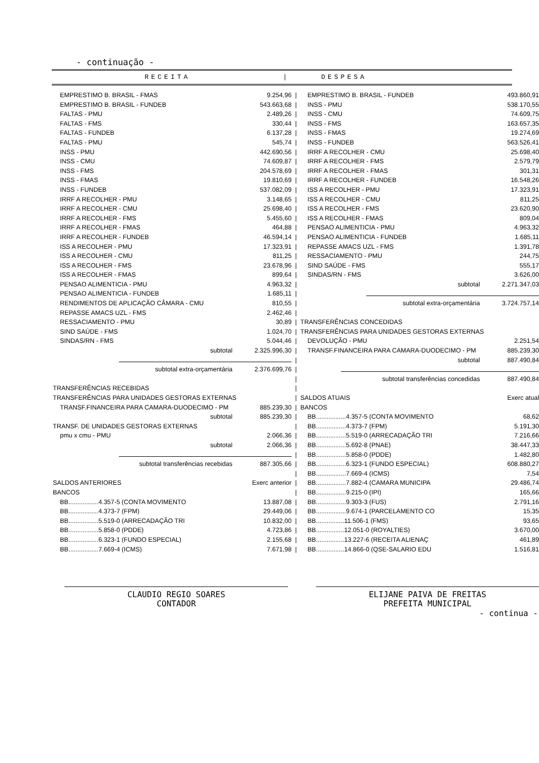- continuação -
RECEITA | DESPESA
| EMPRESTIMO B. BRASIL - FMAS | 9.254,96 | / | EMPRESTIMO B. BRASIL - FUNDEB | 493.860,91 |
| EMPRESTIMO B. BRASIL - FUNDEB | 543.663,68 | / | INSS - PMU | 538.170,55 |
| FALTAS - PMU | 2.489,26 | / | INSS - CMU | 74.609,75 |
| FALTAS - FMS | 330,44 | / | INSS - FMS | 163.657,35 |
| FALTAS - FUNDEB | 6.137,28 | / | INSS - FMAS | 19.274,69 |
| FALTAS - PMU | 545,74 | / | INSS - FUNDEB | 563.526,41 |
| INSS - PMU | 442.690,56 | / | IRRF A RECOLHER - CMU | 25.698,40 |
| INSS - CMU | 74.609,87 | / | IRRF A RECOLHER - FMS | 2.579,79 |
| INSS - FMS | 204.578,69 | / | IRRF A RECOLHER - FMAS | 301,31 |
| INSS - FMAS | 19.810,69 | / | IRRF A RECOLHER - FUNDEB | 16.548,26 |
| INSS - FUNDEB | 537.082,09 | / | ISS A RECOLHER - PMU | 17.323,91 |
| IRRF A RECOLHER - PMU | 3.148,65 | / | ISS A RECOLHER - CMU | 811,25 |
| IRRF A RECOLHER - CMU | 25.698,40 | / | ISS A RECOLHER - FMS | 23.620,90 |
| IRRF A RECOLHER - FMS | 5.455,60 | / | ISS A RECOLHER - FMAS | 809,04 |
| IRRF A RECOLHER - FMAS | 464,88 | / | PENSAO ALIMENTICIA - PMU | 4.963,32 |
| IRRF A RECOLHER - FUNDEB | 46.594,14 | / | PENSAO ALIMENTICIA - FUNDEB | 1.685,11 |
| ISS A RECOLHER - PMU | 17.323,91 | / | REPASSE AMACS UZL - FMS | 1.391,78 |
| ISS A RECOLHER - CMU | 811,25 | / | RESSACIAMENTO - PMU | 244,75 |
| ISS A RECOLHER - FMS | 23.678,96 | / | SIND SAÚDE - FMS | 555,17 |
| ISS A RECOLHER - FMAS | 899,64 | / | SINDAS/RN - FMS | 3.626,00 |
| PENSAO ALIMENTICIA - PMU | 4.963,32 | / | subtotal | 2.271.347,03 |
| PENSAO ALIMENTICIA - FUNDEB | 1.685,11 | / | | |
| RENDIMENTOS DE APLICAÇÃO CÂMARA - CMU | 810,55 | / | subtotal extra-orçamentária | 3.724.757,14 |
| REPASSE AMACS UZL - FMS | 2.462,46 | / | | |
| RESSACIAMENTO - PMU | 30,89 | / | TRANSFERÊNCIAS CONCEDIDAS | |
| SIND SAÚDE - FMS | 1.024,70 | / | TRANSFERÊNCIAS PARA UNIDADES GESTORAS EXTERNAS | |
| SINDAS/RN - FMS | 5.044,46 | / | DEVOLUÇÃO - PMU | 2.251,54 |
| subtotal | 2.325.996,30 | / | TRANSF.FINANCEIRA PARA CAMARA-DUODECIMO - PM | 885.239,30 |
| | | / | subtotal | 887.490,84 |
| subtotal extra-orçamentária | 2.376.699,76 | / | | |
| | | / | subtotal transferências concedidas | 887.490,84 |
| TRANSFERÊNCIAS RECEBIDAS | | / | | |
| TRANSFERÊNCIAS PARA UNIDADES GESTORAS EXTERNAS | | / | SALDOS ATUAIS | Exerc atual |
| TRANSF.FINANCEIRA PARA CAMARA-DUODECIMO - PM | 885.239,30 | / | BANCOS | |
| subtotal | 885.239,30 | / | BB.................4.357-5 (CONTA MOVIMENTO | 68,62 |
| TRANSF. DE UNIDADES GESTORAS EXTERNAS | | / | BB.................4.373-7 (FPM) | 5.191,30 |
| pmu x cmu - PMU | 2.066,36 | / | BB.................5.519-0 (ARRECADAÇÃO TRI | 7.216,66 |
| subtotal | 2.066,36 | / | BB.................5.692-8 (PNAE) | 38.447,33 |
| | | / | BB.................5.858-0 (PDDE) | 1.482,80 |
| subtotal transferências recebidas | 887.305,66 | / | BB.................6.323-1 (FUNDO ESPECIAL) | 608.880,27 |
| | | / | BB.................7.669-4 (ICMS) | 7,54 |
| SALDOS ANTERIORES | Exerc anterior | / | BB.................7.882-4 (CAMARA MUNICIPA | 29.486,74 |
| BANCOS | | / | BB.................9.215-0 (IPI) | 165,66 |
| BB.................4.357-5 (CONTA MOVIMENTO | 13.887,08 | / | BB.................9.303-3 (FUS) | 2.791,16 |
| BB.................4.373-7 (FPM) | 29.449,06 | / | BB.................9.674-1 (PARCELAMENTO CO | 15,35 |
| BB.................5.519-0 (ARRECADAÇÃO TRI | 10.832,00 | / | BB................11.506-1 (FMS) | 93,65 |
| BB.................5.858-0 (PDDE) | 4.723,86 | / | BB................12.051-0 (ROYALTIES) | 3.670,00 |
| BB.................6.323-1 (FUNDO ESPECIAL) | 2.155,68 | / | BB................13.227-6 (RECEITA ALIENAÇ | 461,89 |
| BB.................7.669-4 (ICMS) | 7.671,98 | / | BB................14.866-0 (QSE-SALARIO EDU | 1.516,81 |
CLAUDIO REGIO SOARES
CONTADOR
ELIJANE PAIVA DE FREITAS
PREFEITA MUNICIPAL
- continua -